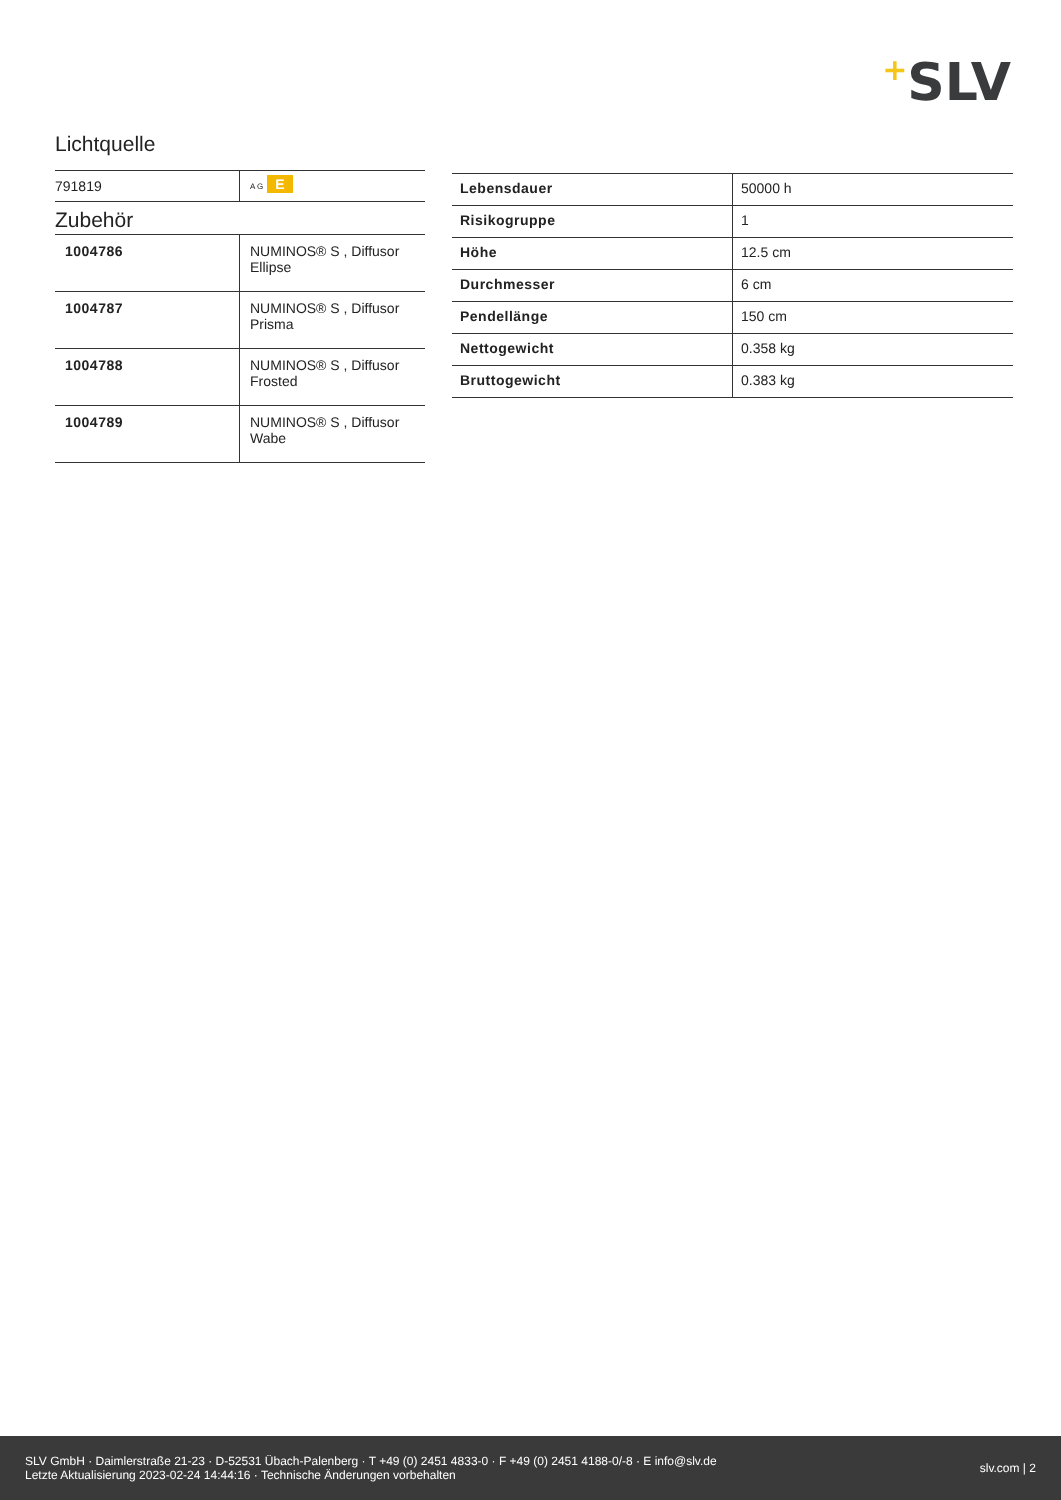+SLV
Lichtquelle
| 791819 | A G E |
Zubehör
| 1004786 | NUMINOS® S , Diffusor Ellipse |
| 1004787 | NUMINOS® S , Diffusor Prisma |
| 1004788 | NUMINOS® S , Diffusor Frosted |
| 1004789 | NUMINOS® S , Diffusor Wabe |
| Lebensdauer | 50000 h |
| Risikogruppe | 1 |
| Höhe | 12.5 cm |
| Durchmesser | 6 cm |
| Pendellänge | 150 cm |
| Nettogewicht | 0.358 kg |
| Bruttogewicht | 0.383 kg |
SLV GmbH · Daimlerstraße 21-23 · D-52531 Übach-Palenberg · T +49 (0) 2451 4833-0 · F +49 (0) 2451 4188-0/-8 · E info@slv.de
Letzte Aktualisierung 2023-02-24 14:44:16 · Technische Änderungen vorbehalten
slv.com | 2